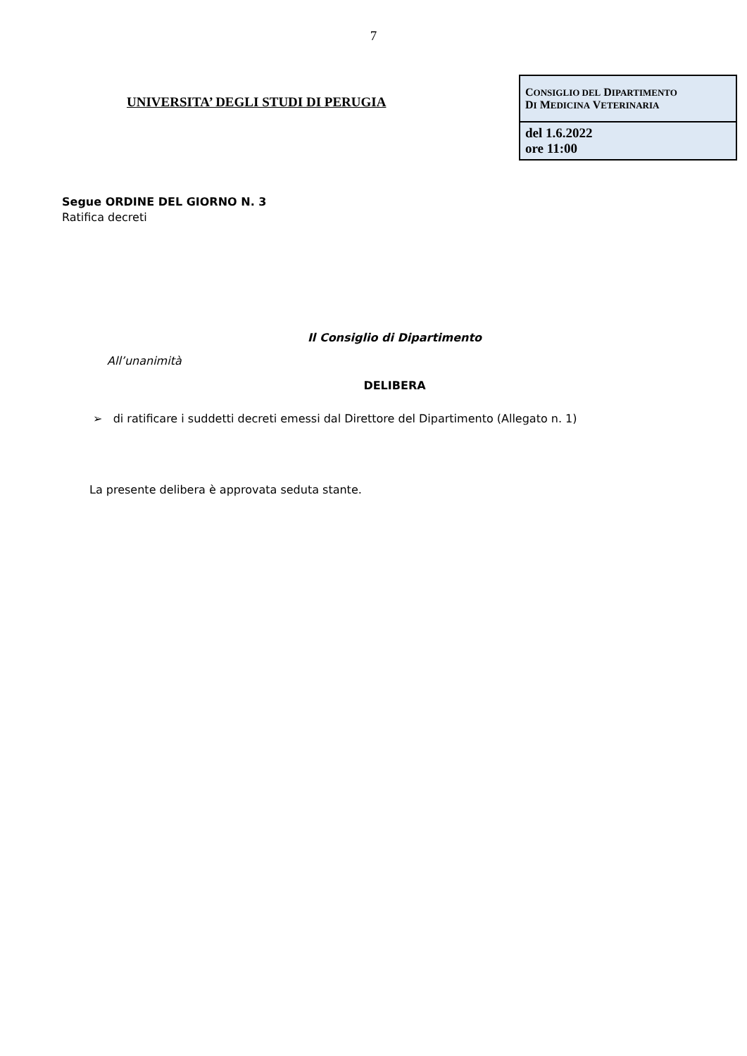7
UNIVERSITA’ DEGLI STUDI DI PERUGIA
| C ONSIGLIO DEL D IPARTIMENTO D I M EDICINA V ETERINARIA |
| del 1.6.2022 ore 11:00 |
Segue ORDINE DEL GIORNO N. 3
Ratifica decreti
Il Consiglio di Dipartimento
All’unanimità
DELIBERA
➢ di ratificare i suddetti decreti emessi dal Direttore del Dipartimento (Allegato n. 1)
La presente delibera è approvata seduta stante.